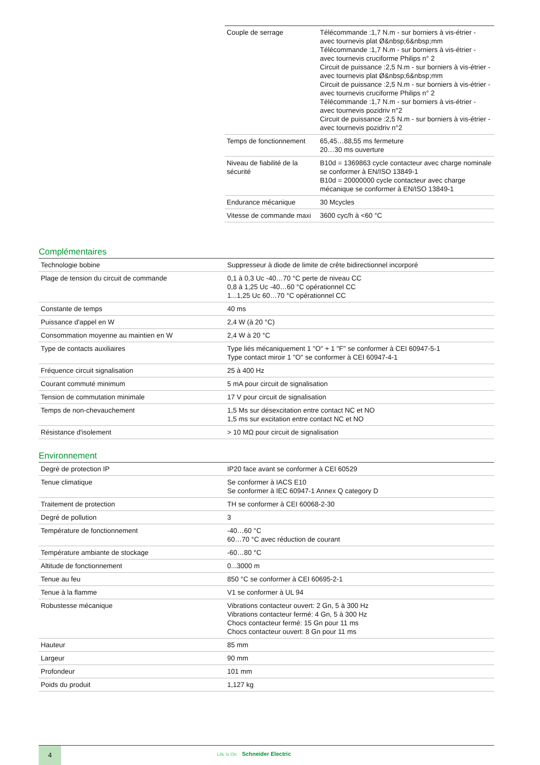| Couple de serrage | Télécommande :1,7 N.m - sur borniers à vis-étrier - avec tournevis plat Ø&nbsp;6&nbsp;mm Télécommande :1,7 N.m - sur borniers à vis-étrier - avec tournevis cruciforme Philips n° 2 Circuit de puissance :2,5 N.m - sur borniers à vis-étrier - avec tournevis plat Ø&nbsp;6&nbsp;mm Circuit de puissance :2,5 N.m - sur borniers à vis-étrier - avec tournevis cruciforme Philips n° 2 Télécommande :1,7 N.m - sur borniers à vis-étrier - avec tournevis pozidriv n°2 Circuit de puissance :2,5 N.m - sur borniers à vis-étrier - avec tournevis pozidriv n°2 |
| Temps de fonctionnement | 65,45…88,55 ms fermeture 20…30 ms ouverture |
| Niveau de fiabilité de la sécurité | B10d = 1369863 cycle contacteur avec charge nominale se conformer à EN/ISO 13849-1 B10d = 20000000 cycle contacteur avec charge mécanique se conformer à EN/ISO 13849-1 |
| Endurance mécanique | 30 Mcycles |
| Vitesse de commande maxi | 3600 cyc/h à <60 °C |
Complémentaires
| Technologie bobine | Suppresseur à diode de limite de crête bidirectionnel incorporé |
| Plage de tension du circuit de commande | 0,1 à 0,3 Uc -40…70 °C perte de niveau CC 0,8 à 1,25 Uc -40…60 °C opérationnel CC 1...1,25 Uc 60…70 °C opérationnel CC |
| Constante de temps | 40 ms |
| Puissance d'appel en W | 2,4 W (à 20 °C) |
| Consommation moyenne au maintien en W | 2,4 W à 20 °C |
| Type de contacts auxiliaires | Type liés mécaniquement 1 "O" + 1 "F" se conformer à CEI 60947-5-1 Type contact miroir 1 "O" se conformer à CEI 60947-4-1 |
| Fréquence circuit signalisation | 25 à 400 Hz |
| Courant commuté minimum | 5 mA pour circuit de signalisation |
| Tension de commutation minimale | 17 V pour circuit de signalisation |
| Temps de non-chevauchement | 1,5 Ms sur désexcitation entre contact NC et NO 1,5 ms sur excitation entre contact NC et NO |
| Résistance d'isolement | > 10 MΩ pour circuit de signalisation |
Environnement
| Degré de protection IP | IP20 face avant se conformer à CEI 60529 |
| Tenue climatique | Se conformer à IACS E10 Se conformer à IEC 60947-1 Annex Q category D |
| Traitement de protection | TH se conformer à CEI 60068-2-30 |
| Degré de pollution | 3 |
| Température de fonctionnement | -40…60 °C 60…70 °C avec réduction de courant |
| Température ambiante de stockage | -60…80 °C |
| Altitude de fonctionnement | 0...3000 m |
| Tenue au feu | 850 °C se conformer à CEI 60695-2-1 |
| Tenue à la flamme | V1 se conformer à UL 94 |
| Robustesse mécanique | Vibrations contacteur ouvert: 2 Gn, 5 à 300 Hz Vibrations contacteur fermé: 4 Gn, 5 à 300 Hz Chocs contacteur fermé: 15 Gn pour 11 ms Chocs contacteur ouvert: 8 Gn pour 11 ms |
| Hauteur | 85 mm |
| Largeur | 90 mm |
| Profondeur | 101 mm |
| Poids du produit | 1,127 kg |
4
Life Is On Schneider Electric